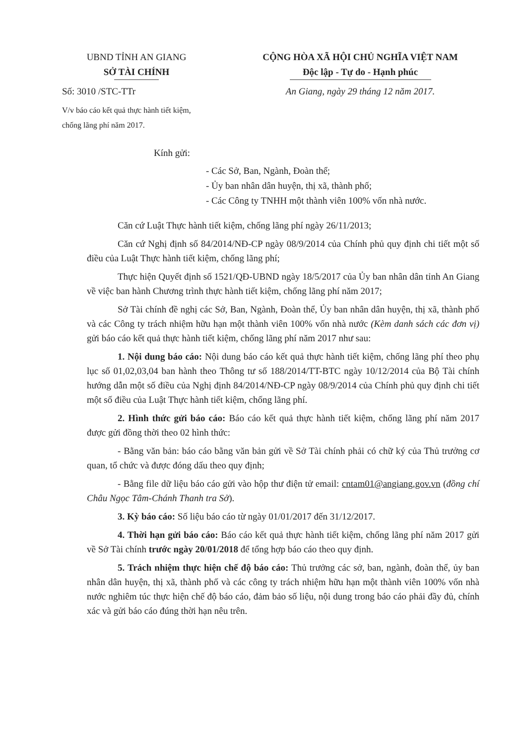UBND TỈNH AN GIANG
SỞ TÀI CHÍNH
Số: 3010 /STC-TTr
V/v báo cáo kết quả thực hành tiết kiệm, chống lãng phí năm 2017.
CỘNG HÒA XÃ HỘI CHỦ NGHĨA VIỆT NAM
Độc lập - Tự do - Hạnh phúc
An Giang, ngày 29 tháng 12 năm 2017.
Kính gửi:
- Các Sở, Ban, Ngành, Đoàn thể;
- Ủy ban nhân dân huyện, thị xã, thành phố;
- Các Công ty TNHH một thành viên 100% vốn nhà nước.
Căn cứ Luật Thực hành tiết kiệm, chống lãng phí ngày 26/11/2013;
Căn cứ Nghị định số 84/2014/NĐ-CP ngày 08/9/2014 của Chính phủ quy định chi tiết một số điều của Luật Thực hành tiết kiệm, chống lãng phí;
Thực hiện Quyết định số 1521/QĐ-UBND ngày 18/5/2017 của Ủy ban nhân dân tỉnh An Giang về việc ban hành Chương trình thực hành tiết kiệm, chống lãng phí năm 2017;
Sở Tài chính đề nghị các Sở, Ban, Ngành, Đoàn thể, Ủy ban nhân dân huyện, thị xã, thành phố và các Công ty trách nhiệm hữu hạn một thành viên 100% vốn nhà nước (Kèm danh sách các đơn vị) gửi báo cáo kết quả thực hành tiết kiệm, chống lãng phí năm 2017 như sau:
1. Nội dung báo cáo: Nội dung báo cáo kết quả thực hành tiết kiệm, chống lãng phí theo phụ lục số 01,02,03,04 ban hành theo Thông tư số 188/2014/TT-BTC ngày 10/12/2014 của Bộ Tài chính hướng dẫn một số điều của Nghị định 84/2014/NĐ-CP ngày 08/9/2014 của Chính phủ quy định chi tiết một số điều của Luật Thực hành tiết kiệm, chống lãng phí.
2. Hình thức gửi báo cáo: Báo cáo kết quả thực hành tiết kiệm, chống lãng phí năm 2017 được gửi đồng thời theo 02 hình thức:
- Bằng văn bản: báo cáo bằng văn bản gửi về Sở Tài chính phải có chữ ký của Thủ trưởng cơ quan, tổ chức và được đóng dấu theo quy định;
- Bằng file dữ liệu báo cáo gửi vào hộp thư điện tử email: cntam01@angiang.gov.vn (đồng chí Châu Ngọc Tâm-Chánh Thanh tra Sở).
3. Kỳ báo cáo: Số liệu báo cáo từ ngày 01/01/2017 đến 31/12/2017.
4. Thời hạn gửi báo cáo: Báo cáo kết quả thực hành tiết kiệm, chống lãng phí năm 2017 gửi về Sở Tài chính trước ngày 20/01/2018 để tổng hợp báo cáo theo quy định.
5. Trách nhiệm thực hiện chế độ báo cáo: Thủ trưởng các sở, ban, ngành, đoàn thể, ủy ban nhân dân huyện, thị xã, thành phố và các công ty trách nhiệm hữu hạn một thành viên 100% vốn nhà nước nghiêm túc thực hiện chế độ báo cáo, đảm bảo số liệu, nội dung trong báo cáo phải đầy đủ, chính xác và gửi báo cáo đúng thời hạn nêu trên.